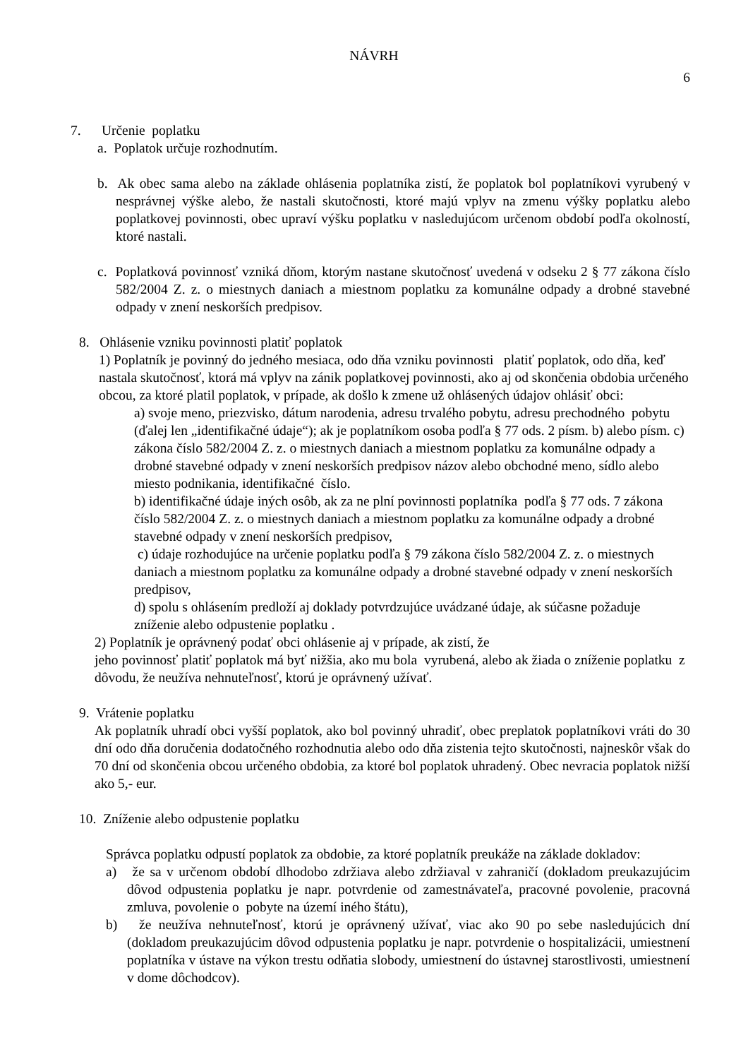NÁVRH
6
7. Určenie poplatku
a. Poplatok určuje rozhodnutím.
b. Ak obec sama alebo na základe ohlásenia poplatníka zistí, že poplatok bol poplatníkovi vyrubený v nesprávnej výške alebo, že nastali skutočnosti, ktoré majú vplyv na zmenu výšky poplatku alebo poplatkovej povinnosti, obec upraví výšku poplatku v nasledujúcom určenom období podľa okolností, ktoré nastali.
c. Poplatková povinnosť vzniká dňom, ktorým nastane skutočnosť uvedená v odseku 2 § 77 zákona číslo 582/2004 Z. z. o miestnych daniach a miestnom poplatku za komunálne odpady a drobné stavebné odpady v znení neskorších predpisov.
8. Ohlásenie vzniku povinnosti platiť poplatok
1) Poplatník je povinný do jedného mesiaca, odo dňa vzniku povinnosti platiť poplatok, odo dňa, keď nastala skutočnosť, ktorá má vplyv na zánik poplatkovej povinnosti, ako aj od skončenia obdobia určeného obcou, za ktoré platil poplatok, v prípade, ak došlo k zmene už ohlásených údajov ohlásiť obci:
a) svoje meno, priezvisko, dátum narodenia, adresu trvalého pobytu, adresu prechodného pobytu (ďalej len „identifikačné údaje“); ak je poplatníkom osoba podľa § 77 ods. 2 písm. b) alebo písm. c) zákona číslo 582/2004 Z. z. o miestnych daniach a miestnom poplatku za komunálne odpady a drobné stavebné odpady v znení neskorších predpisov názov alebo obchodné meno, sídlo alebo miesto podnikania, identifikačné číslo.
b) identifikačné údaje iných osôb, ak za ne plní povinnosti poplatníka podľa § 77 ods. 7 zákona číslo 582/2004 Z. z. o miestnych daniach a miestnom poplatku za komunálne odpady a drobné stavebné odpady v znení neskorších predpisov,
c) údaje rozhodujúce na určenie poplatku podľa § 79 zákona číslo 582/2004 Z. z. o miestnych daniach a miestnom poplatku za komunálne odpady a drobné stavebné odpady v znení neskorších predpisov,
d) spolu s ohlásením predloží aj doklady potvrdzujúce uvádzané údaje, ak súčasne požaduje zníženie alebo odpustenie poplatku .
2) Poplatník je oprávnený podať obci ohlásenie aj v prípade, ak zistí, že
jeho povinnosť platiť poplatok má byť nižšia, ako mu bola vyrubená, alebo ak žiada o zníženie poplatku z dôvodu, že neužíva nehnuteľnosť, ktorú je oprávnený užívať.
9. Vrátenie poplatku
Ak poplatník uhradí obci vyšší poplatok, ako bol povinný uhradiť, obec preplatok poplatníkovi vráti do 30 dní odo dňa doručenia dodatočného rozhodnutia alebo odo dňa zistenia tejto skutočnosti, najneskôr však do 70 dní od skončenia obcou určeného obdobia, za ktoré bol poplatok uhradený. Obec nevracia poplatok nižší ako 5,- eur.
10. Zníženie alebo odpustenie poplatku
Správca poplatku odpustí poplatok za obdobie, za ktoré poplatník preukáže na základe dokladov:
a) že sa v určenom období dlhodobo zdržiava alebo zdržiaval v zahraničí (dokladom preukazujúcim dôvod odpustenia poplatku je napr. potvrdenie od zamestnávateľa, pracovné povolenie, pracovná zmluva, povolenie o pobyte na území iného štátu),
b) že neužíva nehnuteľnosť, ktorú je oprávnený užívať, viac ako 90 po sebe nasledujúcich dní (dokladom preukazujúcim dôvod odpustenia poplatku je napr. potvrdenie o hospitalizácii, umiestnení poplatníka v ústave na výkon trestu odňatia slobody, umiestnení do ústavnej starostlivosti, umiestnení v dome dôchodcov).